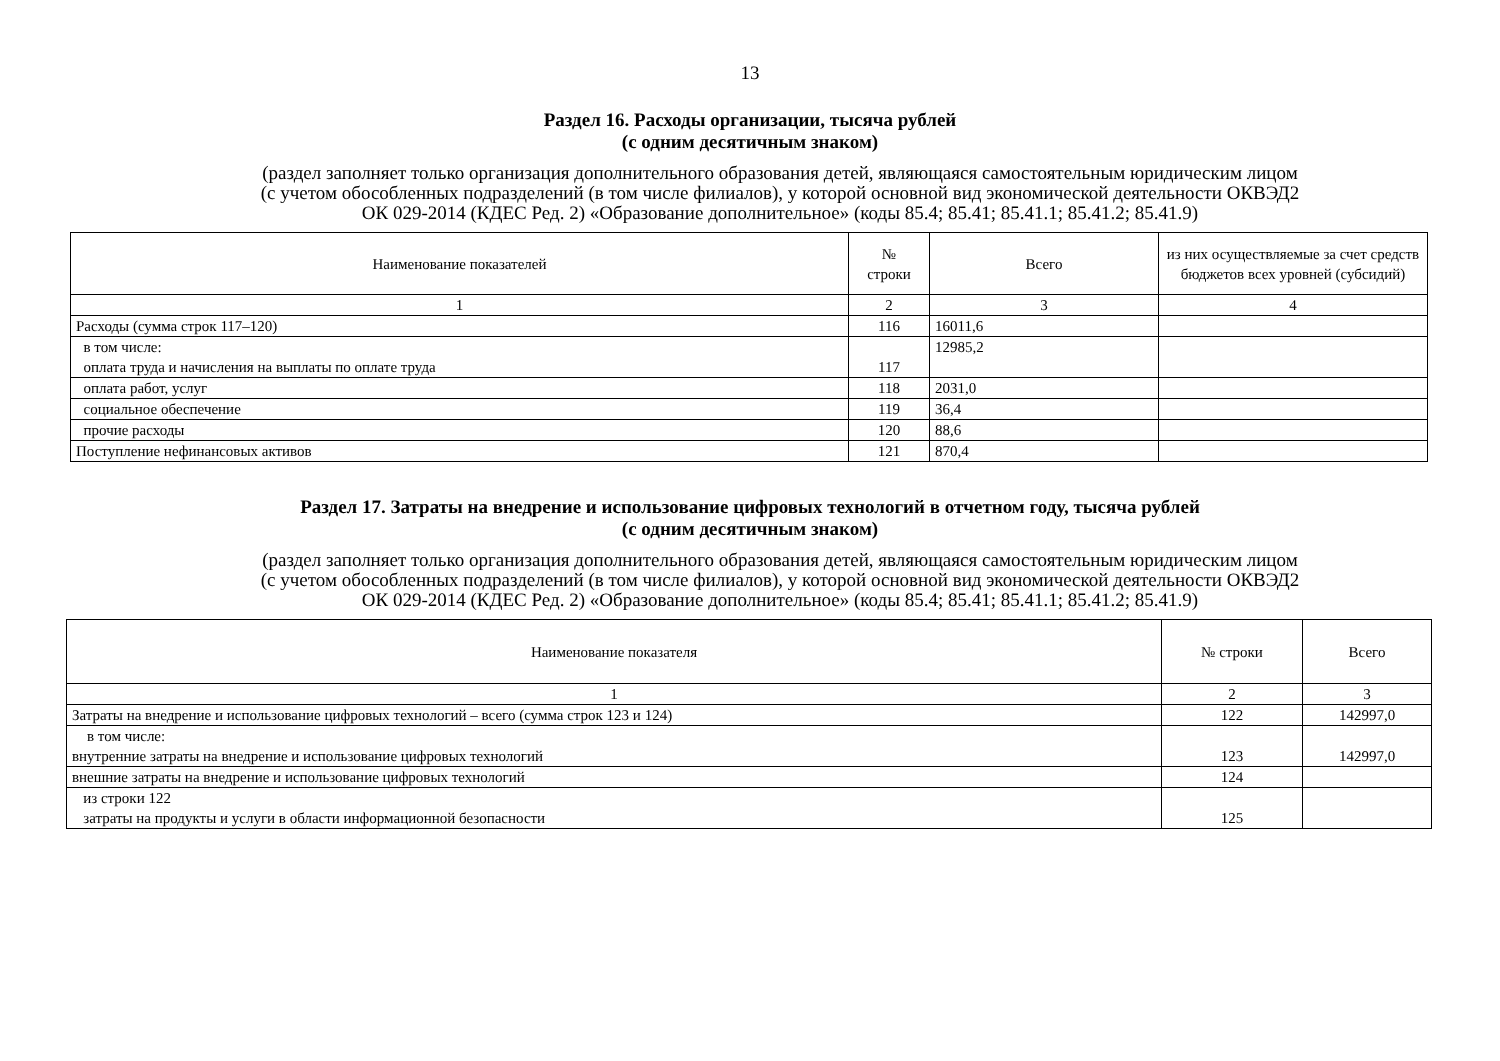13
Раздел 16. Расходы организации, тысяча рублей
(с одним десятичным знаком)
(раздел заполняет только организация дополнительного образования детей, являющаяся самостоятельным юридическим лицом
(с учетом обособленных подразделений (в том числе филиалов), у которой основной вид экономической деятельности ОКВЭД2
ОК 029-2014 (КДЕС Ред. 2) «Образование дополнительное» (коды 85.4; 85.41; 85.41.1; 85.41.2; 85.41.9)
| Наименование показателей | № строки | Всего | из них осуществляемые за счет средств бюджетов всех уровней (субсидий) |
| --- | --- | --- | --- |
| 1 | 2 | 3 | 4 |
| Расходы (сумма строк 117–120) | 116 | 16011,6 | |
| в том числе: оплата труда и начисления на выплаты по оплате труда | 117 | 12985,2 | |
| оплата работ, услуг | 118 | 2031,0 | |
| социальное обеспечение | 119 | 36,4 | |
| прочие расходы | 120 | 88,6 | |
| Поступление нефинансовых активов | 121 | 870,4 | |
Раздел 17. Затраты на внедрение и использование цифровых технологий в отчетном году, тысяча рублей
(с одним десятичным знаком)
(раздел заполняет только организация дополнительного образования детей, являющаяся самостоятельным юридическим лицом
(с учетом обособленных подразделений (в том числе филиалов), у которой основной вид экономической деятельности ОКВЭД2
ОК 029-2014 (КДЕС Ред. 2) «Образование дополнительное» (коды 85.4; 85.41; 85.41.1; 85.41.2; 85.41.9)
| Наименование показателя | № строки | Всего |
| --- | --- | --- |
| 1 | 2 | 3 |
| Затраты на внедрение и использование цифровых технологий – всего (сумма строк 123 и 124) | 122 | 142997,0 |
| в том числе: внутренние затраты на внедрение и использование цифровых технологий | 123 | 142997,0 |
| внешние затраты на внедрение и использование цифровых технологий | 124 | |
| из строки 122 затраты на продукты и услуги в области информационной безопасности | 125 | |